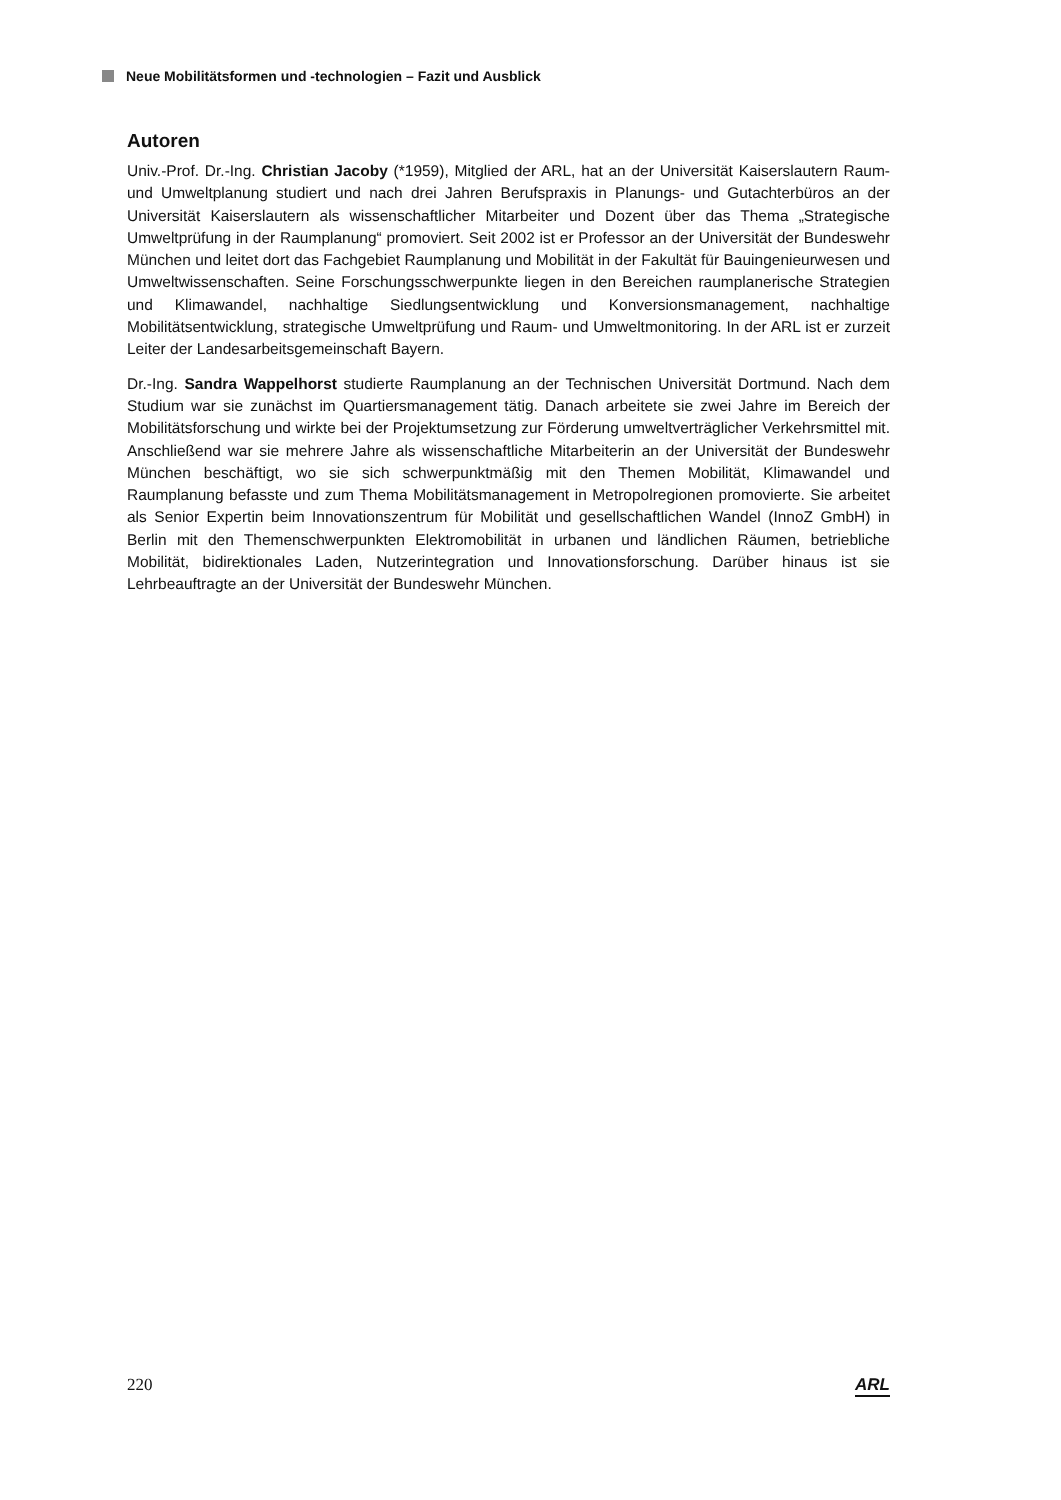Neue Mobilitätsformen und -technologien – Fazit und Ausblick
Autoren
Univ.-Prof. Dr.-Ing. Christian Jacoby (*1959), Mitglied der ARL, hat an der Universität Kaiserslautern Raum- und Umweltplanung studiert und nach drei Jahren Berufspraxis in Planungs- und Gutachterbüros an der Universität Kaiserslautern als wissenschaftlicher Mitarbeiter und Dozent über das Thema „Strategische Umweltprüfung in der Raumplanung“ promoviert. Seit 2002 ist er Professor an der Universität der Bundeswehr München und leitet dort das Fachgebiet Raumplanung und Mobilität in der Fakultät für Bauingenieurwesen und Umweltwissenschaften. Seine Forschungsschwerpunkte liegen in den Bereichen raumplanerische Strategien und Klimawandel, nachhaltige Siedlungsentwicklung und Konversionsmanagement, nachhaltige Mobilitätsentwicklung, strategische Umweltprüfung und Raum- und Umweltmonitoring. In der ARL ist er zurzeit Leiter der Landesarbeitsgemeinschaft Bayern.
Dr.-Ing. Sandra Wappelhorst studierte Raumplanung an der Technischen Universität Dortmund. Nach dem Studium war sie zunächst im Quartiersmanagement tätig. Danach arbeitete sie zwei Jahre im Bereich der Mobilitätsforschung und wirkte bei der Projektumsetzung zur Förderung umweltverträglicher Verkehrsmittel mit. Anschließend war sie mehrere Jahre als wissenschaftliche Mitarbeiterin an der Universität der Bundeswehr München beschäftigt, wo sie sich schwerpunktmäßig mit den Themen Mobilität, Klimawandel und Raumplanung befasste und zum Thema Mobilitätsmanagement in Metropolregionen promovierte. Sie arbeitet als Senior Expertin beim Innovationszentrum für Mobilität und gesellschaftlichen Wandel (InnoZ GmbH) in Berlin mit den Themenschwerpunkten Elektromobilität in urbanen und ländlichen Räumen, betriebliche Mobilität, bidirektionales Laden, Nutzerintegration und Innovationsforschung. Darüber hinaus ist sie Lehrbeauftragte an der Universität der Bundeswehr München.
220 ARL